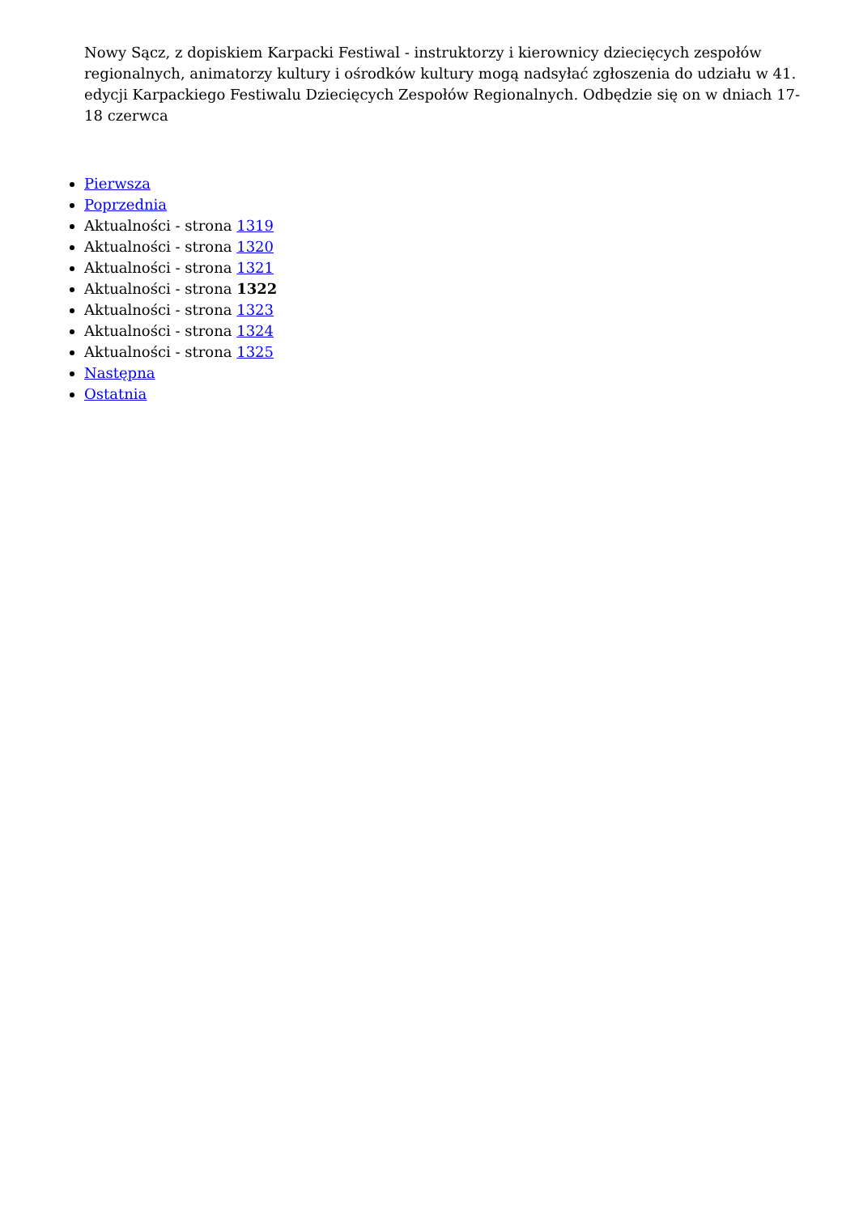Nowy Sącz, z dopiskiem Karpacki Festiwal - instruktorzy i kierownicy dziecięcych zespołów regionalnych, animatorzy kultury i ośrodków kultury mogą nadsyłać zgłoszenia do udziału w 41. edycji Karpackiego Festiwalu Dziecięcych Zespołów Regionalnych. Odbędzie się on w dniach 17-18 czerwca
Pierwsza
Poprzednia
Aktualności - strona 1319
Aktualności - strona 1320
Aktualności - strona 1321
Aktualności - strona 1322
Aktualności - strona 1323
Aktualności - strona 1324
Aktualności - strona 1325
Następna
Ostatnia